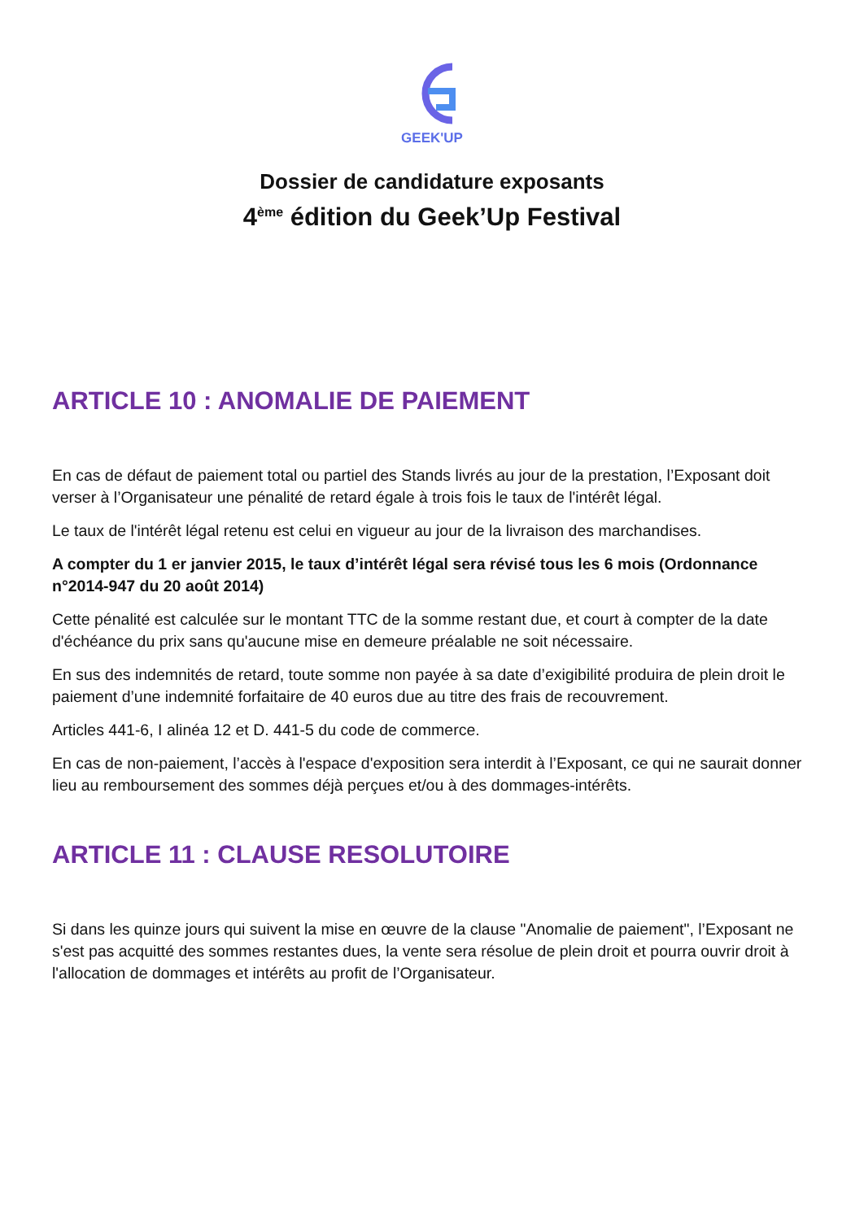GEEK'UP
Dossier de candidature exposants
4<sup>ème</sup> édition du Geek’Up Festival
ARTICLE 10 : ANOMALIE DE PAIEMENT
En cas de défaut de paiement total ou partiel des Stands livrés au jour de la prestation, l’Exposant doit verser à l’Organisateur une pénalité de retard égale à trois fois le taux de l'intérêt légal.
Le taux de l'intérêt légal retenu est celui en vigueur au jour de la livraison des marchandises.
A compter du 1 er janvier 2015, le taux d’intérêt légal sera révisé tous les 6 mois (Ordonnance n°2014-947 du 20 août 2014)
Cette pénalité est calculée sur le montant TTC de la somme restant due, et court à compter de la date d'échéance du prix sans qu'aucune mise en demeure préalable ne soit nécessaire.
En sus des indemnités de retard, toute somme non payée à sa date d’exigibilité produira de plein droit le paiement d’une indemnité forfaitaire de 40 euros due au titre des frais de recouvrement.
Articles 441-6, I alinéa 12 et D. 441-5 du code de commerce.
En cas de non-paiement, l’accès à l'espace d'exposition sera interdit à l’Exposant, ce qui ne saurait donner lieu au remboursement des sommes déjà perçues et/ou à des dommages-intérêts.
ARTICLE 11 : CLAUSE RESOLUTOIRE
Si dans les quinze jours qui suivent la mise en œuvre de la clause "Anomalie de paiement", l’Exposant ne s'est pas acquitté des sommes restantes dues, la vente sera résolue de plein droit et pourra ouvrir droit à l'allocation de dommages et intérêts au profit de l’Organisateur.